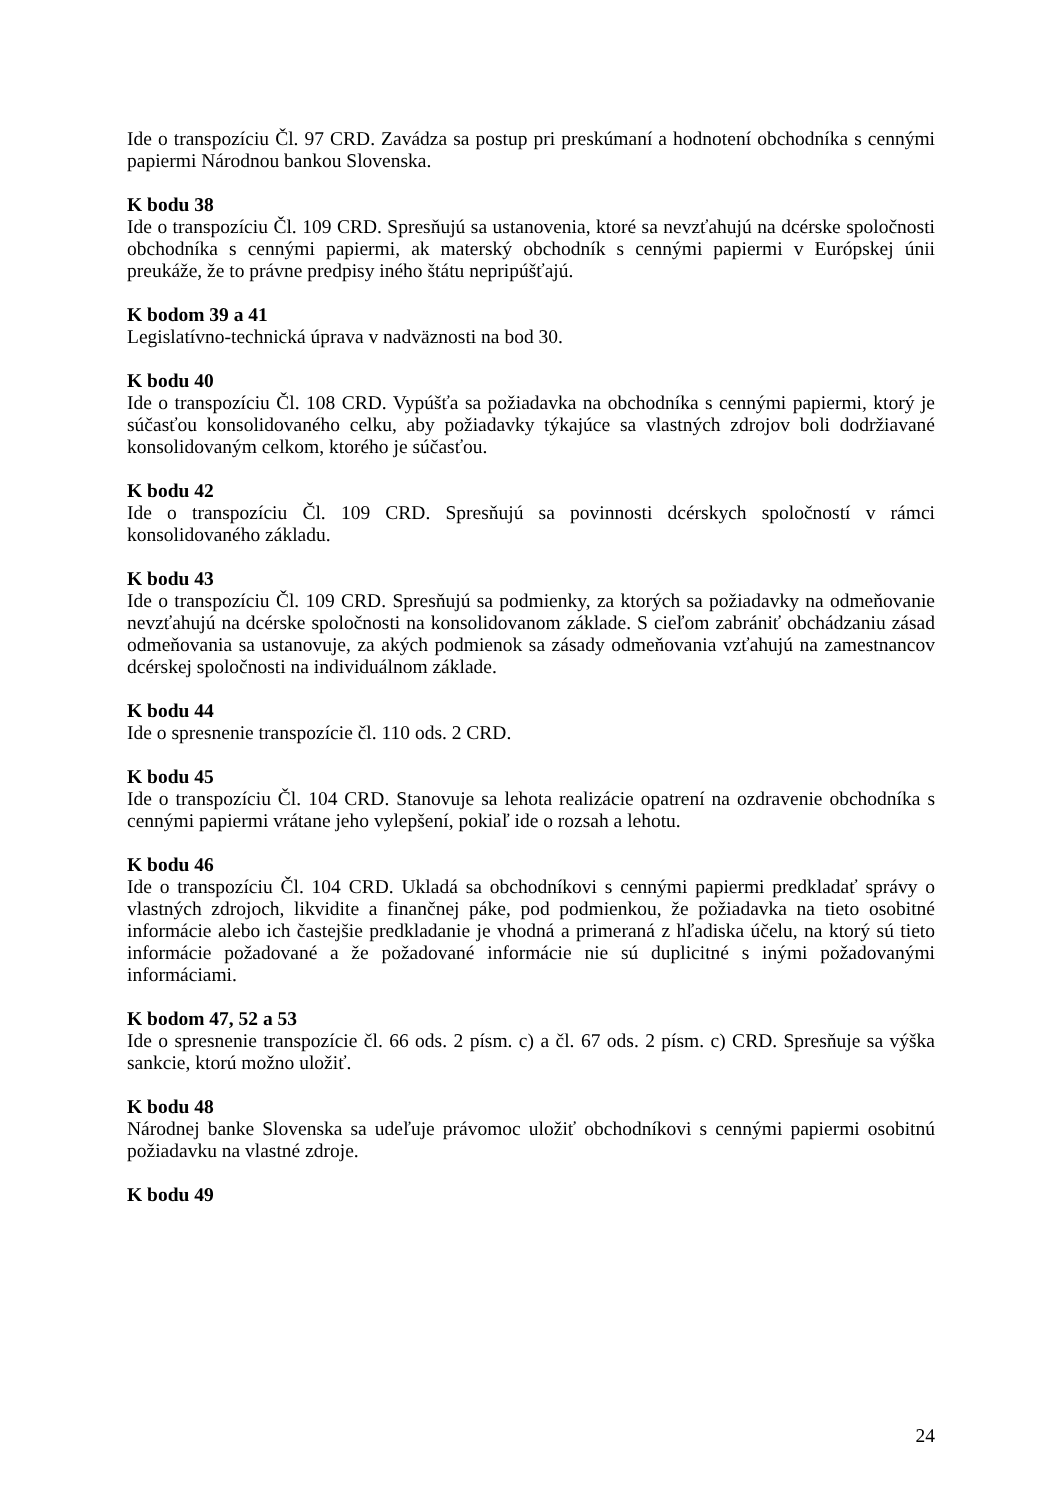Ide o transpozíciu Čl. 97 CRD. Zavádza sa postup pri preskúmaní a hodnotení obchodníka s cennými papiermi Národnou bankou Slovenska.
K bodu 38
Ide o transpozíciu Čl. 109 CRD. Spresňujú sa ustanovenia, ktoré sa nevzťahujú na dcérske spoločnosti obchodníka s cennými papiermi, ak materský obchodník s cennými papiermi v Európskej únii preukáže, že to právne predpisy iného štátu nepripúšťajú.
K bodom 39 a 41
Legislatívno-technická úprava v nadväznosti na bod 30.
K bodu 40
Ide o transpozíciu Čl. 108 CRD. Vypúšťa sa požiadavka na obchodníka s cennými papiermi, ktorý je súčasťou konsolidovaného celku, aby požiadavky týkajúce sa vlastných zdrojov boli dodržiavané konsolidovaným celkom, ktorého je súčasťou.
K bodu 42
Ide o transpozíciu Čl. 109 CRD. Spresňujú sa povinnosti dcérskych spoločností v rámci konsolidovaného základu.
K bodu 43
Ide o transpozíciu Čl. 109 CRD. Spresňujú sa podmienky, za ktorých sa požiadavky na odmeňovanie nevzťahujú na dcérske spoločnosti na konsolidovanom základe. S cieľom zabrániť obchádzaniu zásad odmeňovania sa ustanovuje, za akých podmienok sa zásady odmeňovania vzťahujú na zamestnancov dcérskej spoločnosti na individuálnom základe.
K bodu 44
Ide o spresnenie transpozície čl. 110 ods. 2 CRD.
K bodu 45
Ide o transpozíciu Čl. 104 CRD. Stanovuje sa lehota realizácie opatrení na ozdravenie obchodníka s cennými papiermi vrátane jeho vylepšení, pokiaľ ide o rozsah a lehotu.
K bodu 46
Ide o transpozíciu Čl. 104 CRD. Ukladá sa obchodníkovi s cennými papiermi predkladať správy o vlastných zdrojoch, likvidite a finančnej páke, pod podmienkou, že požiadavka na tieto osobitné informácie alebo ich častejšie predkladanie je vhodná a primeraná z hľadiska účelu, na ktorý sú tieto informácie požadované a že požadované informácie nie sú duplicitné s inými požadovanými informáciami.
K bodom 47, 52 a 53
Ide o spresnenie transpozície čl. 66 ods. 2 písm. c) a čl. 67 ods. 2 písm. c) CRD. Spresňuje sa výška sankcie, ktorú možno uložiť.
K bodu 48
Národnej banke Slovenska sa udeľuje právomoc uložiť obchodníkovi s cennými papiermi osobitnú požiadavku na vlastné zdroje.
K bodu 49
24